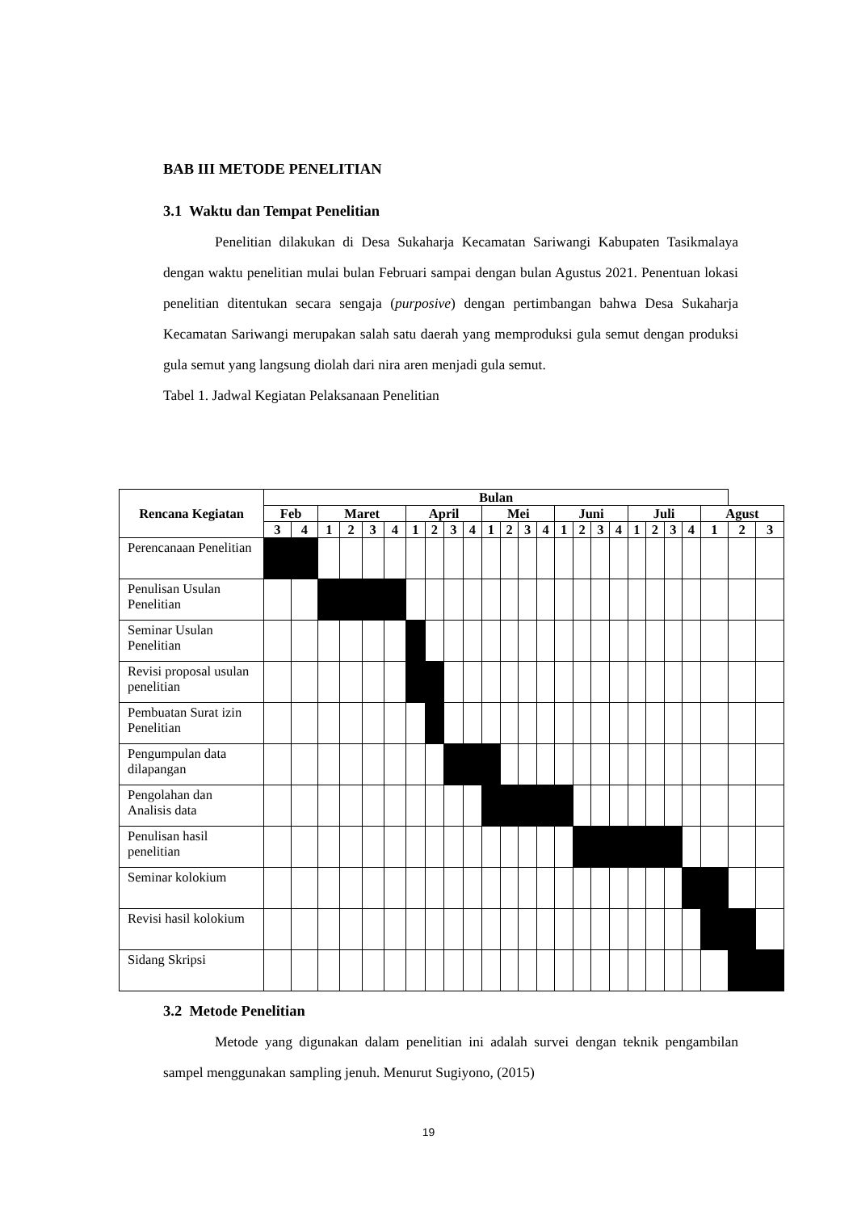BAB III METODE PENELITIAN
3.1 Waktu dan Tempat Penelitian
Penelitian dilakukan di Desa Sukaharja Kecamatan Sariwangi Kabupaten Tasikmalaya dengan waktu penelitian mulai bulan Februari sampai dengan bulan Agustus 2021. Penentuan lokasi penelitian ditentukan secara sengaja (purposive) dengan pertimbangan bahwa Desa Sukaharja Kecamatan Sariwangi merupakan salah satu daerah yang memproduksi gula semut dengan produksi gula semut yang langsung diolah dari nira aren menjadi gula semut.
Tabel 1. Jadwal Kegiatan Pelaksanaan Penelitian
| Rencana Kegiatan | Bulan | | | | | | | | | | | | | | | | | | | | | | | | |
| --- | --- | --- | --- | --- | --- | --- | --- | --- | --- | --- | --- | --- | --- | --- | --- | --- | --- | --- | --- | --- | --- | --- | --- | --- | --- |
| | Feb | | Maret | | | | April | | | | Mei | | | | Juni | | | | Juli | | | | Agust | | |
| | 3 | 4 | 1 | 2 | 3 | 4 | 1 | 2 | 3 | 4 | 1 | 2 | 3 | 4 | 1 | 2 | 3 | 4 | 1 | 2 | 3 | 4 | 1 | 2 | 3 |
| Perencanaan Penelitian | | | | | | | | | | | | | | | | | | | | | | | | | |
| Penulisan Usulan Penelitian | | | | | | | | | | | | | | | | | | | | | | | | | |
| Seminar Usulan Penelitian | | | | | | | | | | | | | | | | | | | | | | | | | |
| Revisi proposal usulan penelitian | | | | | | | | | | | | | | | | | | | | | | | | | |
| Pembuatan Surat izin Penelitian | | | | | | | | | | | | | | | | | | | | | | | | | |
| Pengumpulan data dilapangan | | | | | | | | | | | | | | | | | | | | | | | | | |
| Pengolahan dan Analisis data | | | | | | | | | | | | | | | | | | | | | | | | | |
| Penulisan hasil penelitian | | | | | | | | | | | | | | | | | | | | | | | | | |
| Seminar kolokium | | | | | | | | | | | | | | | | | | | | | | | | | |
| Revisi hasil kolokium | | | | | | | | | | | | | | | | | | | | | | | | | |
| Sidang Skripsi | | | | | | | | | | | | | | | | | | | | | | | | | |
3.2 Metode Penelitian
Metode yang digunakan dalam penelitian ini adalah survei dengan teknik pengambilan sampel menggunakan sampling jenuh. Menurut Sugiyono, (2015)
19